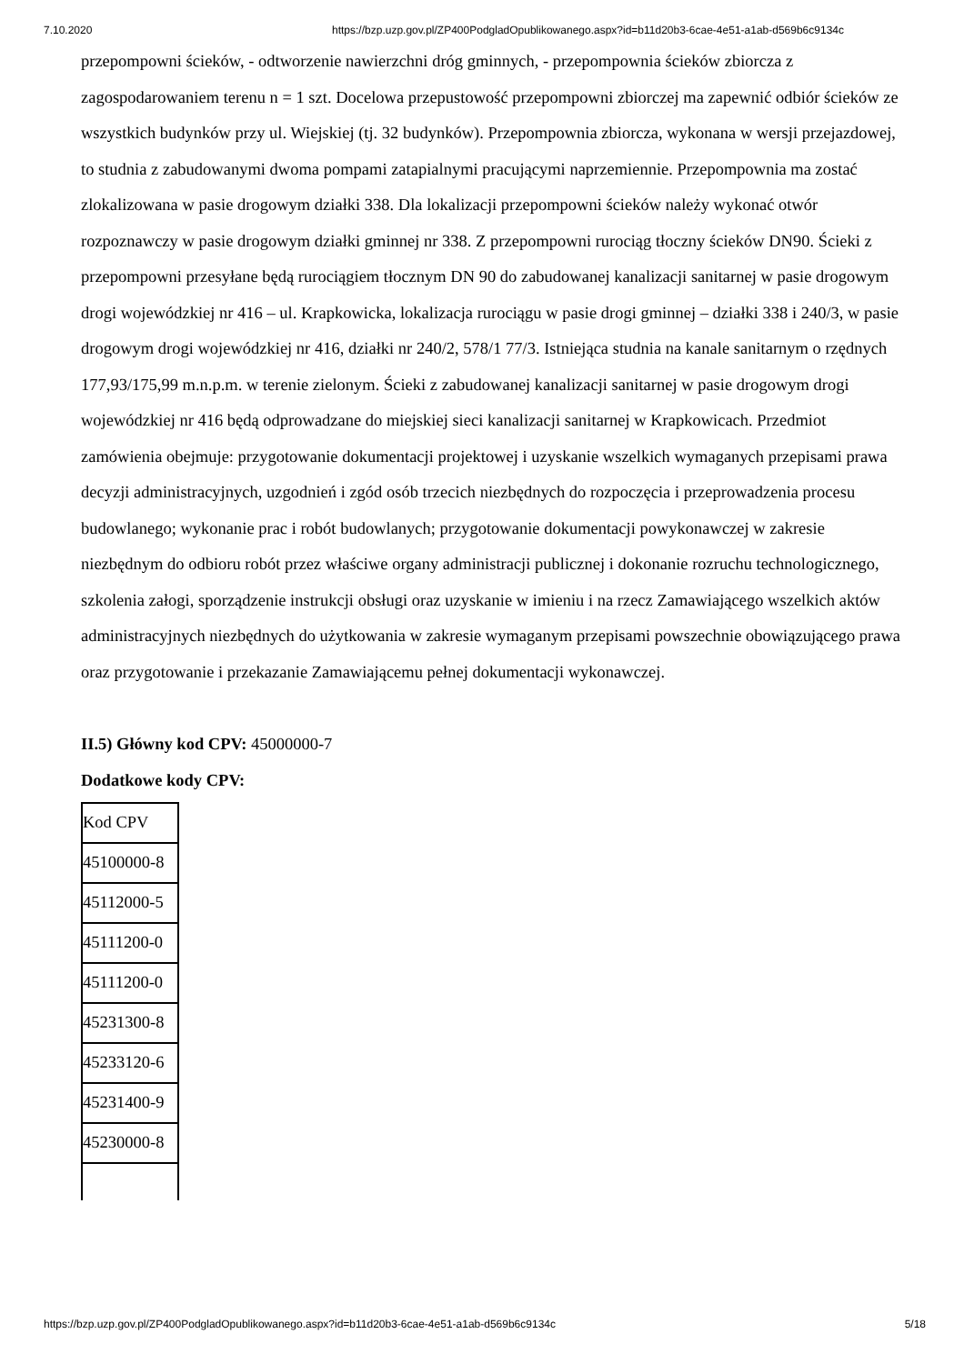7.10.2020 https://bzp.uzp.gov.pl/ZP400PodgladOpublikowanego.aspx?id=b11d20b3-6cae-4e51-a1ab-d569b6c9134c
przepompowni ścieków, - odtworzenie nawierzchni dróg gminnych, - przepompownia ścieków zbiorcza z zagospodarowaniem terenu n = 1 szt. Docelowa przepustowość przepompowni zbiorczej ma zapewnić odbiór ścieków ze wszystkich budynków przy ul. Wiejskiej (tj. 32 budynków). Przepompownia zbiorcza, wykonana w wersji przejazdowej, to studnia z zabudowanymi dwoma pompami zatapialnymi pracującymi naprzemiennie. Przepompownia ma zostać zlokalizowana w pasie drogowym działki 338. Dla lokalizacji przepompowni ścieków należy wykonać otwór rozpoznawczy w pasie drogowym działki gminnej nr 338. Z przepompowni rurociąg tłoczny ścieków DN90. Ścieki z przepompowni przesyłane będą rurociągiem tłocznym DN 90 do zabudowanej kanalizacji sanitarnej w pasie drogowym drogi wojewódzkiej nr 416 – ul. Krapkowicka, lokalizacja rurociągu w pasie drogi gminnej – działki 338 i 240/3, w pasie drogowym drogi wojewódzkiej nr 416, działki nr 240/2, 578/1 77/3. Istniejąca studnia na kanale sanitarnym o rzędnych 177,93/175,99 m.n.p.m. w terenie zielonym. Ścieki z zabudowanej kanalizacji sanitarnej w pasie drogowym drogi wojewódzkiej nr 416 będą odprowadzane do miejskiej sieci kanalizacji sanitarnej w Krapkowicach. Przedmiot zamówienia obejmuje: przygotowanie dokumentacji projektowej i uzyskanie wszelkich wymaganych przepisami prawa decyzji administracyjnych, uzgodnień i zgód osób trzecich niezbędnych do rozpoczęcia i przeprowadzenia procesu budowlanego; wykonanie prac i robót budowlanych; przygotowanie dokumentacji powykonawczej w zakresie niezbędnym do odbioru robót przez właściwe organy administracji publicznej i dokonanie rozruchu technologicznego, szkolenia załogi, sporządzenie instrukcji obsługi oraz uzyskanie w imieniu i na rzecz Zamawiającego wszelkich aktów administracyjnych niezbędnych do użytkowania w zakresie wymaganym przepisami powszechnie obowiązującego prawa oraz przygotowanie i przekazanie Zamawiającemu pełnej dokumentacji wykonawczej.
II.5) Główny kod CPV: 45000000-7
Dodatkowe kody CPV:
| Kod CPV |
| 45100000-8 |
| 45112000-5 |
| 45111200-0 |
| 45111200-0 |
| 45231300-8 |
| 45233120-6 |
| 45231400-9 |
| 45230000-8 |
https://bzp.uzp.gov.pl/ZP400PodgladOpublikowanego.aspx?id=b11d20b3-6cae-4e51-a1ab-d569b6c9134c 5/18